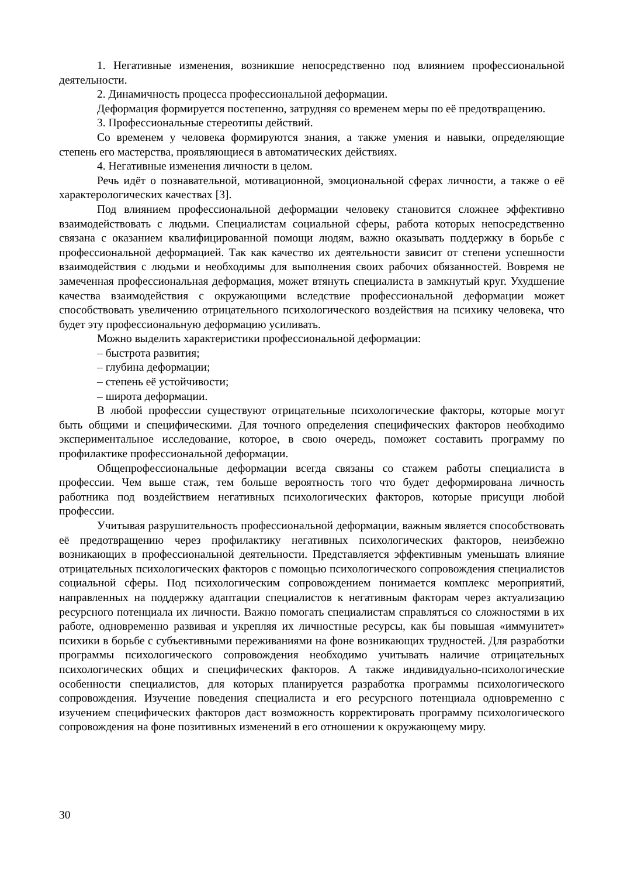1. Негативные изменения, возникшие непосредственно под влиянием профессиональной деятельности.
2. Динамичность процесса профессиональной деформации.
Деформация формируется постепенно, затрудняя со временем меры по её предотвращению.
3. Профессиональные стереотипы действий.
Со временем у человека формируются знания, а также умения и навыки, определяющие степень его мастерства, проявляющиеся в автоматических действиях.
4. Негативные изменения личности в целом.
Речь идёт о познавательной, мотивационной, эмоциональной сферах личности, а также о её характерологических качествах [3].
Под влиянием профессиональной деформации человеку становится сложнее эффективно взаимодействовать с людьми. Специалистам социальной сферы, работа которых непосредственно связана с оказанием квалифицированной помощи людям, важно оказывать поддержку в борьбе с профессиональной деформацией. Так как качество их деятельности зависит от степени успешности взаимодействия с людьми и необходимы для выполнения своих рабочих обязанностей. Вовремя не замеченная профессиональная деформация, может втянуть специалиста в замкнутый круг. Ухудшение качества взаимодействия с окружающими вследствие профессиональной деформации может способствовать увеличению отрицательного психологического воздействия на психику человека, что будет эту профессиональную деформацию усиливать.
Можно выделить характеристики профессиональной деформации:
– быстрота развития;
– глубина деформации;
– степень её устойчивости;
– широта деформации.
В любой профессии существуют отрицательные психологические факторы, которые могут быть общими и специфическими. Для точного определения специфических факторов необходимо экспериментальное исследование, которое, в свою очередь, поможет составить программу по профилактике профессиональной деформации.
Общепрофессиональные деформации всегда связаны со стажем работы специалиста в профессии. Чем выше стаж, тем больше вероятность того что будет деформирована личность работника под воздействием негативных психологических факторов, которые присущи любой профессии.
Учитывая разрушительность профессиональной деформации, важным является способствовать её предотвращению через профилактику негативных психологических факторов, неизбежно возникающих в профессиональной деятельности. Представляется эффективным уменьшать влияние отрицательных психологических факторов с помощью психологического сопровождения специалистов социальной сферы. Под психологическим сопровождением понимается комплекс мероприятий, направленных на поддержку адаптации специалистов к негативным факторам через актуализацию ресурсного потенциала их личности. Важно помогать специалистам справляться со сложностями в их работе, одновременно развивая и укрепляя их личностные ресурсы, как бы повышая «иммунитет» психики в борьбе с субъективными переживаниями на фоне возникающих трудностей. Для разработки программы психологического сопровождения необходимо учитывать наличие отрицательных психологических общих и специфических факторов. А также индивидуально-психологические особенности специалистов, для которых планируется разработка программы психологического сопровождения. Изучение поведения специалиста и его ресурсного потенциала одновременно с изучением специфических факторов даст возможность корректировать программу психологического сопровождения на фоне позитивных изменений в его отношении к окружающему миру.
30